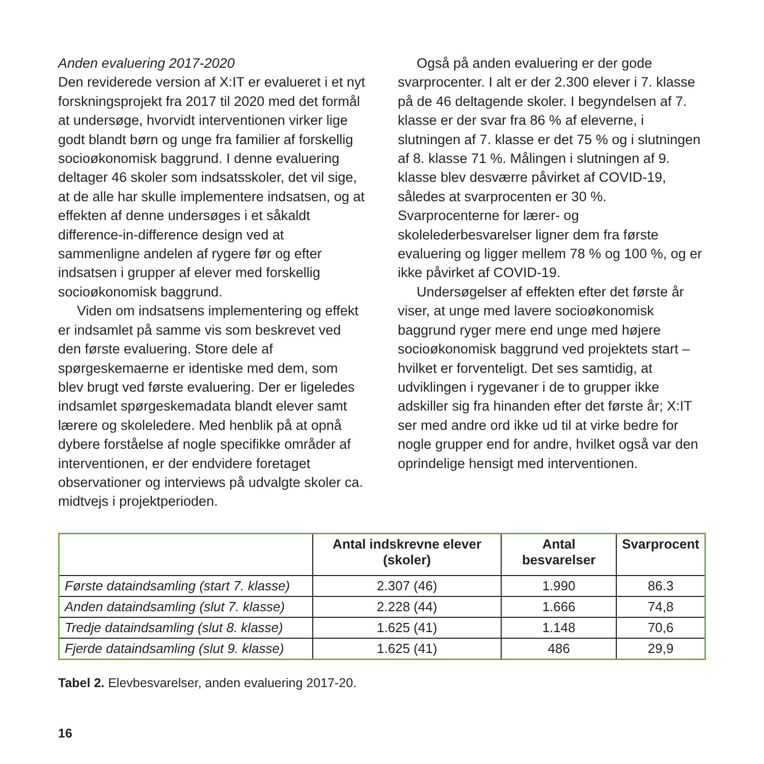Anden evaluering 2017-2020
Den reviderede version af X:IT er evalueret i et nyt forskningsprojekt fra 2017 til 2020 med det formål at undersøge, hvorvidt interventionen virker lige godt blandt børn og unge fra familier af forskellig socioøkonomisk baggrund. I denne evaluering deltager 46 skoler som indsatsskoler, det vil sige, at de alle har skulle implementere indsatsen, og at effekten af denne undersøges i et såkaldt difference-in-difference design ved at sammenligne andelen af rygere før og efter indsatsen i grupper af elever med forskellig socioøkonomisk baggrund.
Viden om indsatsens implementering og effekt er indsamlet på samme vis som beskrevet ved den første evaluering. Store dele af spørgeskemaerne er identiske med dem, som blev brugt ved første evaluering. Der er ligeledes indsamlet spørgeskemadata blandt elever samt lærere og skoleledere. Med henblik på at opnå dybere forståelse af nogle specifikke områder af interventionen, er der endvidere foretaget observationer og interviews på udvalgte skoler ca. midtvejs i projektperioden.
Også på anden evaluering er der gode svarprocenter. I alt er der 2.300 elever i 7. klasse på de 46 deltagende skoler. I begyndelsen af 7. klasse er der svar fra 86 % af eleverne, i slutningen af 7. klasse er det 75 % og i slutningen af 8. klasse 71 %. Målingen i slutningen af 9. klasse blev desværre påvirket af COVID-19, således at svarprocenten er 30 %. Svarprocenterne for lærer- og skolelederbesvarelser ligner dem fra første evaluering og ligger mellem 78 % og 100 %, og er ikke påvirket af COVID-19.
Undersøgelser af effekten efter det første år viser, at unge med lavere socioøkonomisk baggrund ryger mere end unge med højere socioøkonomisk baggrund ved projektets start – hvilket er forventeligt. Det ses samtidig, at udviklingen i rygevaner i de to grupper ikke adskiller sig fra hinanden efter det første år; X:IT ser med andre ord ikke ud til at virke bedre for nogle grupper end for andre, hvilket også var den oprindelige hensigt med interventionen.
| | Antal indskrevne elever (skoler) | Antal besvarelser | Svarprocent |
| --- | --- | --- | --- |
| Første dataindsamling (start 7. klasse) | 2.307 (46) | 1.990 | 86.3 |
| Anden dataindsamling (slut 7. klasse) | 2.228 (44) | 1.666 | 74,8 |
| Tredje dataindsamling (slut 8. klasse) | 1.625 (41) | 1.148 | 70,6 |
| Fjerde dataindsamling (slut 9. klasse) | 1.625 (41) | 486 | 29,9 |
Tabel 2. Elevbesvarelser, anden evaluering 2017-20.
16